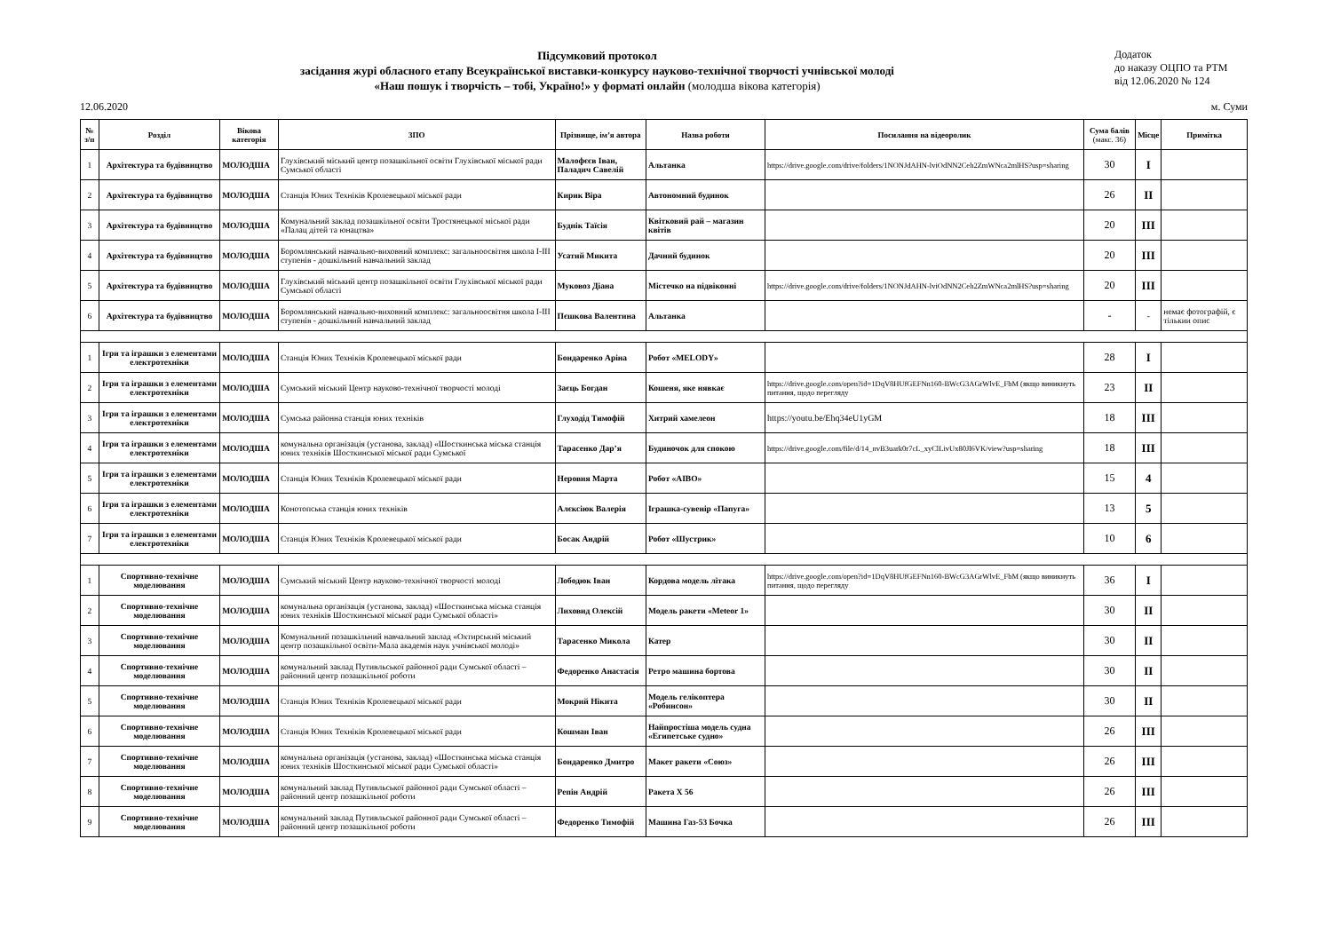Підсумковий протокол
засідання журі обласного етапу Всеукраїнської виставки-конкурсу науково-технічної творчості учнівської молоді
«Наш пошук і творчість – тобі, Україно!» у форматі онлайн (молодша вікова категорія)
Додаток
до наказу ОЦПО та РТМ
від 12.06.2020 № 124
12.06.2020 м. Суми
| № з/п | Розділ | Вікова категорія | ЗПО | Прізвище, ім’я автора | Назва роботи | Посилання на відеоролик | Сума балів (макс. 36) | Місце | Примітка |
| --- | --- | --- | --- | --- | --- | --- | --- | --- | --- |
| 1 | Архітектура та будівництво | МОЛОДША | Глухівський міський центр позашкільної освіти Глухівської міської ради Сумської області | Малофєєв Іван, Паладич Савелій | Альтанка | https://drive.google.com/drive/folders/1NONJdAHN-lviOdNN2Ceh2ZmWNca2mlHS?usp=sharing | 30 | І | |
| 2 | Архітектура та будівництво | МОЛОДША | Станція Юних Техніків Кролевецької міської ради | Кирик Віра | Автономний будинок | | 26 | ІІ | |
| 3 | Архітектура та будівництво | МОЛОДША | Комунальний заклад позашкільної освіти Тростянецької міської ради «Палац дітей та юнацтва» | Буднік Таїсія | Квітковий рай – магазин квітів | | 20 | ІІІ | |
| 4 | Архітектура та будівництво | МОЛОДША | Боромлянський навчально-виховний комплекс: загальноосвітня школа І-ІІІ ступенів - дошкільний навчальний заклад | Усатий Микита | Дачний будинок | | 20 | ІІІ | |
| 5 | Архітектура та будівництво | МОЛОДША | Глухівський міський центр позашкільної освіти Глухівської міської ради Сумської області | Муковоз Діана | Містечко на підвіконні | https://drive.google.com/drive/folders/1NONJdAHN-lviOdNN2Ceh2ZmWNca2mlHS?usp=sharing | 20 | ІІІ | |
| 6 | Архітектура та будівництво | МОЛОДША | Боромлянський навчально-виховний комплекс: загальноосвітня школа І-ІІІ ступенів - дошкільний навчальний заклад | Пєшкова Валентина | Альтанка | | - | - | немає фотографій, є тількии опис |
| 1 | Ігри та іграшки з елементами електротехніки | МОЛОДША | Станція Юних Техніків Кролевецької міської ради | Бондаренко Аріна | Робот «MELODY» | | 28 | І | |
| 2 | Ігри та іграшки з елементами електротехніки | МОЛОДША | Сумський міський Центр науково-технічної творчості молоді | Заєць Богдан | Кошеня, яке нявкає | https://drive.google.com/open?id=1DqV8HUfGEFNn160-BWcG3AGrWlvE_FbM (якщо виникнуть питання, щодо перегляду | 23 | ІІ | |
| 3 | Ігри та іграшки з елементами електротехніки | МОЛОДША | Сумська районна станція юних техніків | Глуходід Тимофій | Хитрий хамелеон | https://youtu.be/Ehq34eU1yGM | 18 | ІІІ | |
| 4 | Ігри та іграшки з елементами електротехніки | МОЛОДША | комунальна організація (установа, заклад) «Шосткинська міська станція юних техніків Шосткинської міської ради Сумської | Тарасенко Дар’я | Будиночок для спокою | https://drive.google.com/file/d/14_nvB3uark0r7cL_xyClLivUx80Jl6VK/view?usp=sharing | 18 | ІІІ | |
| 5 | Ігри та іграшки з елементами електротехніки | МОЛОДША | Станція Юних Техніків Кролевецької міської ради | Неровня Марта | Робот «AIBO» | | 15 | 4 | |
| 6 | Ігри та іграшки з елементами електротехніки | МОЛОДША | Конотопська станція юних техніків | Алєксіюк Валерія | Іграшка-сувенір «Папуга» | | 13 | 5 | |
| 7 | Ігри та іграшки з елементами електротехніки | МОЛОДША | Станція Юних Техніків Кролевецької міської ради | Босак Андрій | Робот «Шустрик» | | 10 | 6 | |
| 1 | Спортивно-технічне моделювання | МОЛОДША | Сумський міський Центр науково-технічної творчості молоді | Лободюк Іван | Кордова модель літака | https://drive.google.com/open?id=1DqV8HUfGEFNn160-BWcG3AGrWlvE_FbM (якщо виникнуть питання, щодо перегляду | 36 | І | |
| 2 | Спортивно-технічне моделювання | МОЛОДША | комунальна організація (установа, заклад) «Шосткинська міська станція юних техніків Шосткинської міської ради Сумської області» | Лиховид Олексій | Модель ракети «Meteor 1» | | 30 | ІІ | |
| 3 | Спортивно-технічне моделювання | МОЛОДША | Комунальний позашкільний навчальний заклад «Охтирський міський центр позашкільної освіти-Мала академія наук учнівської молоді» | Тарасенко Микола | Катер | | 30 | ІІ | |
| 4 | Спортивно-технічне моделювання | МОЛОДША | комунальний заклад Путивльської районної ради Сумської області – районний центр позашкільної роботи | Федоренко Анастасія | Ретро машина бортова | | 30 | ІІ | |
| 5 | Спортивно-технічне моделювання | МОЛОДША | Станція Юних Техніків Кролевецької міської ради | Мокрий Нікита | Модель гелікоптера «Робинсон» | | 30 | ІІ | |
| 6 | Спортивно-технічне моделювання | МОЛОДША | Станція Юних Техніків Кролевецької міської ради | Кошман Іван | Найпростіша модель судна «Египетське судно» | | 26 | ІІІ | |
| 7 | Спортивно-технічне моделювання | МОЛОДША | комунальна організація (установа, заклад) «Шосткинська міська станція юних техніків Шосткинської міської ради Сумської області» | Бондаренко Дмитро | Макет ракети «Союз» | | 26 | ІІІ | |
| 8 | Спортивно-технічне моделювання | МОЛОДША | комунальний заклад Путивльської районної ради Сумської області – районний центр позашкільної роботи | Репін Андрій | Ракета Х 56 | | 26 | ІІІ | |
| 9 | Спортивно-технічне моделювання | МОЛОДША | комунальний заклад Путивльської районної ради Сумської області – районний центр позашкільної роботи | Федоренко Тимофій | Машина Газ-53 Бочка | | 26 | ІІІ | |